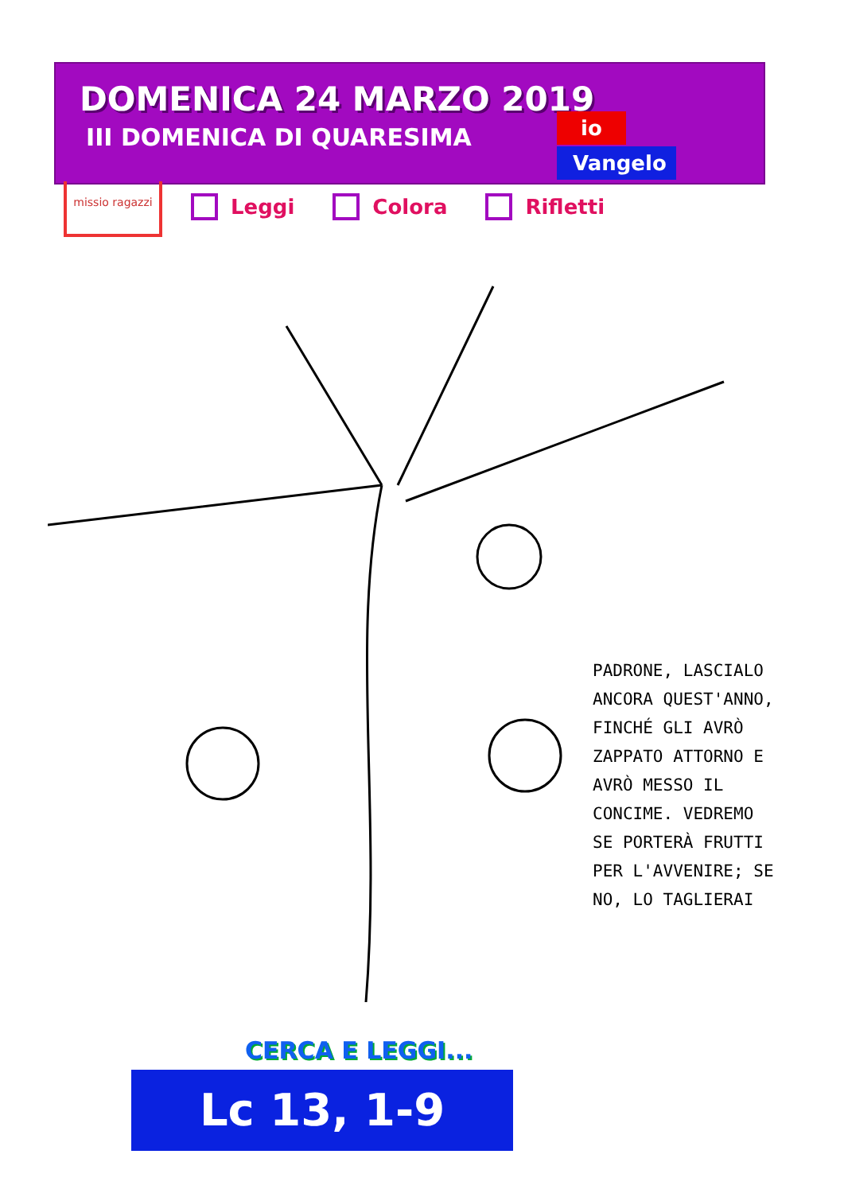DOMENICA 24 MARZO 2019
III DOMENICA DI QUARESIMA
io
Vangelo
missio ragazzi
Leggi Colora Rifletti
PADRONE, LASCIALO ANCORA QUEST'ANNO, FINCHÉ GLI AVRÒ ZAPPATO ATTORNO E AVRÒ MESSO IL CONCIME. VEDREMO SE PORTERÀ FRUTTI PER L'AVVENIRE; SE NO, LO TAGLIERAI
CERCA E LEGGI...
Lc 13, 1-9